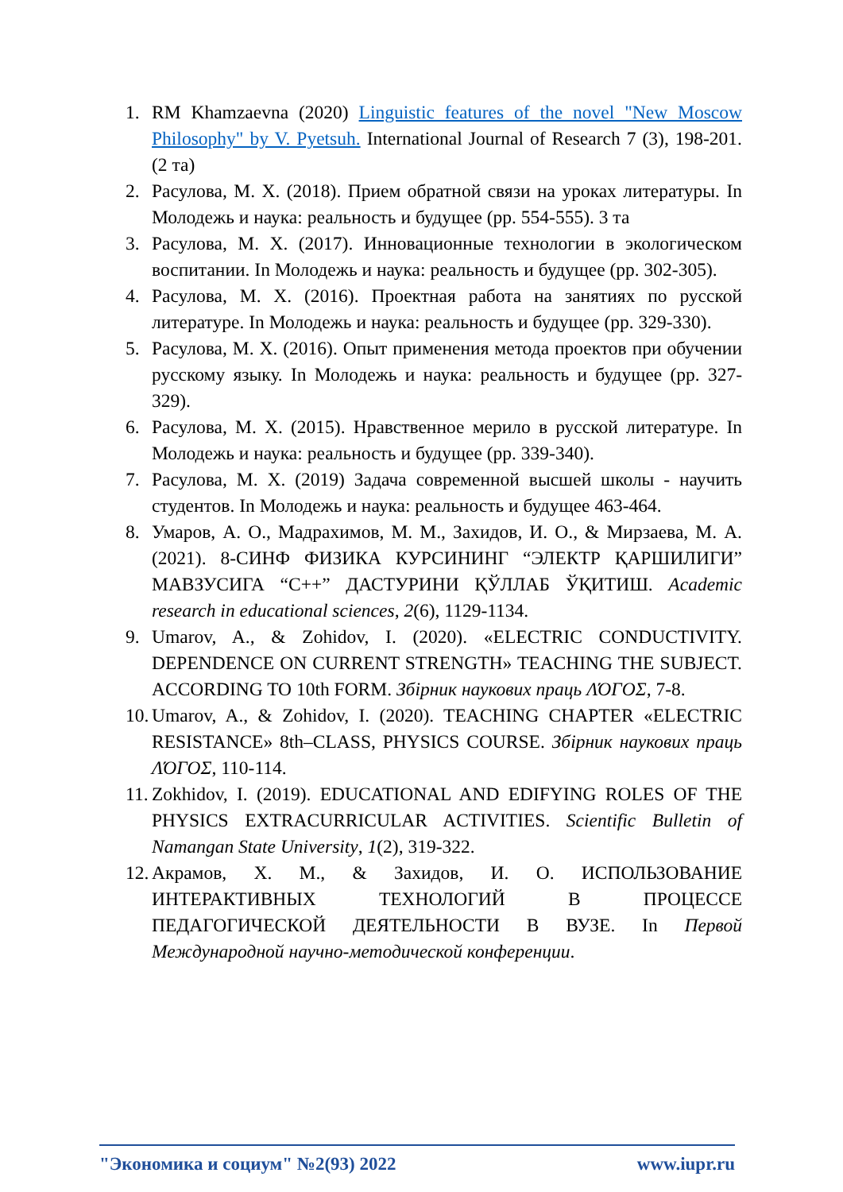1. RM Khamzaevna (2020) Linguistic features of the novel "New Moscow Philosophy" by V. Pyetsuh. International Journal of Research 7 (3), 198-201. (2 та)
2. Расулова, М. Х. (2018). Прием обратной связи на уроках литературы. In Молодежь и наука: реальность и будущее (pp. 554-555). 3 та
3. Расулова, М. Х. (2017). Инновационные технологии в экологическом воспитании. In Молодежь и наука: реальность и будущее (pp. 302-305).
4. Расулова, М. Х. (2016). Проектная работа на занятиях по русской литературе. In Молодежь и наука: реальность и будущее (pp. 329-330).
5. Расулова, М. Х. (2016). Опыт применения метода проектов при обучении русскому языку. In Молодежь и наука: реальность и будущее (pp. 327-329).
6. Расулова, М. Х. (2015). Нравственное мерило в русской литературе. In Молодежь и наука: реальность и будущее (pp. 339-340).
7. Расулова, М. Х. (2019) Задача современной высшей школы - научить студентов. In Молодежь и наука: реальность и будущее 463-464.
8. Умаров, А. О., Мадрахимов, М. М., Захидов, И. О., & Мирзаева, М. А. (2021). 8-СИНФ ФИЗИКА КУРСИНИНГ “ЭЛЕКТР ҚАРШИЛИГИ” МАВЗУСИГА “С++” ДАСТУРИНИ ҚЎЛЛАБ ЎҚИТИШ. Academic research in educational sciences, 2(6), 1129-1134.
9. Umarov, A., & Zohidov, I. (2020). «ELECTRIC CONDUCTIVITY. DEPENDENCE ON CURRENT STRENGTH» TEACHING THE SUBJECT. ACCORDING TO 10th FORM. Збірник наукових праць ΛΌГOΣ, 7-8.
10. Umarov, A., & Zohidov, I. (2020). TEACHING CHAPTER «ELECTRIC RESISTANCE» 8th–CLASS, PHYSICS COURSE. Збірник наукових праць ΛΌГOΣ, 110-114.
11. Zokhidov, I. (2019). EDUCATIONAL AND EDIFYING ROLES OF THE PHYSICS EXTRACURRICULAR ACTIVITIES. Scientific Bulletin of Namangan State University, 1(2), 319-322.
12. Акрамов, Х. М., & Захидов, И. О. ИСПОЛЬЗОВАНИЕ ИНТЕРАКТИВНЫХ ТЕХНОЛОГИЙ В ПРОЦЕССЕ ПЕДАГОГИЧЕСКОЙ ДЕЯТЕЛЬНОСТИ В ВУЗЕ. In Первой Международной научно-методической конференции.
"Экономика и социум" №2(93) 2022 www.iupr.ru